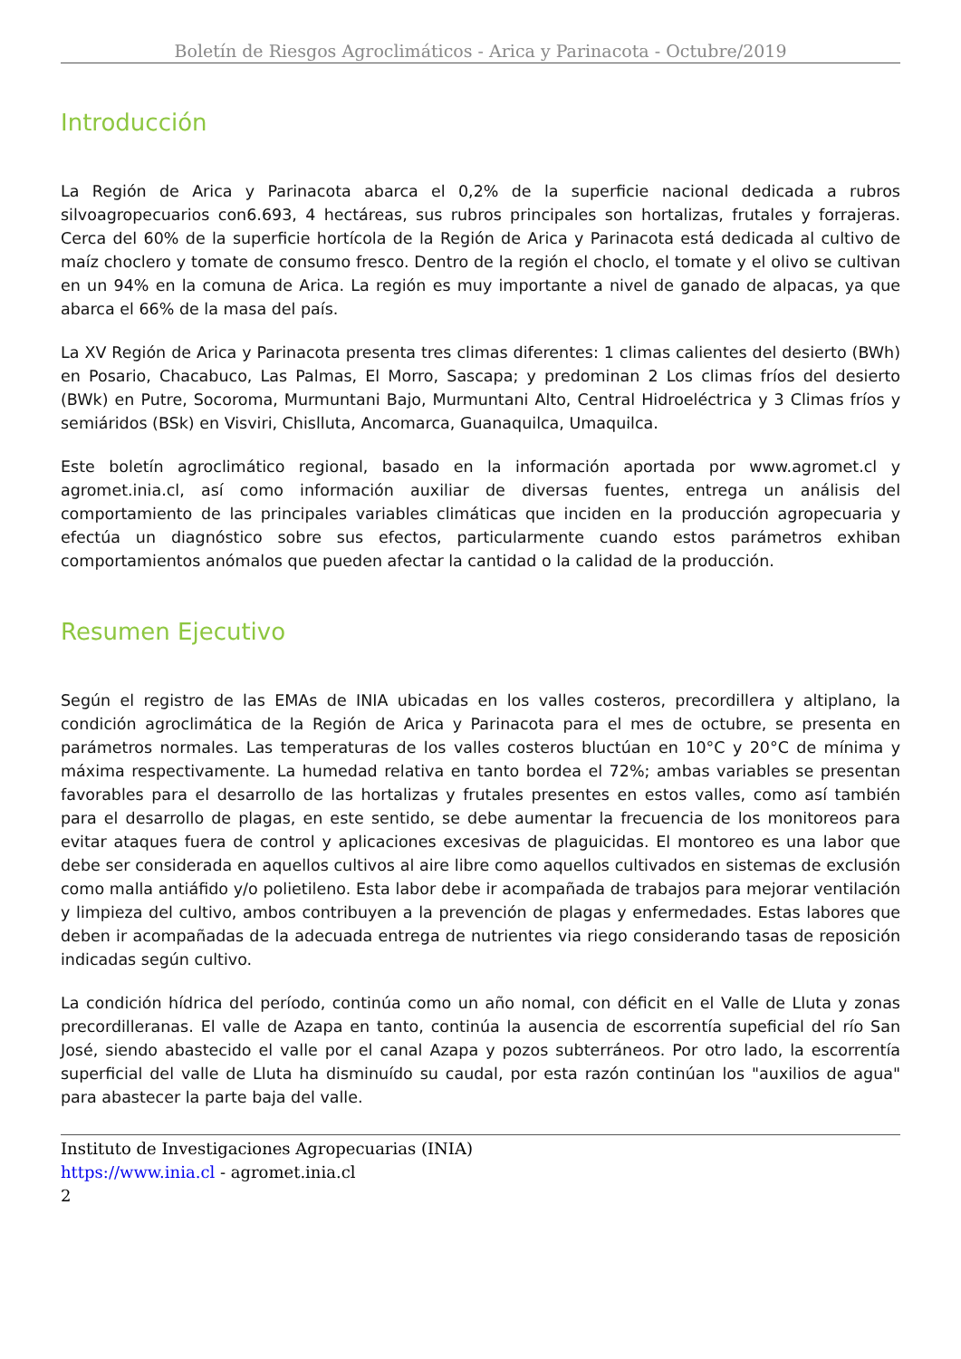Boletín de Riesgos Agroclimáticos - Arica y Parinacota - Octubre/2019
Introducción
La Región de Arica y Parinacota abarca el 0,2% de la superficie nacional dedicada a rubros silvoagropecuarios con6.693, 4 hectáreas, sus rubros principales son hortalizas, frutales y forrajeras. Cerca del 60% de la superficie hortícola de la Región de Arica y Parinacota está dedicada al cultivo de maíz choclero y tomate de consumo fresco. Dentro de la región el choclo, el tomate y el olivo se cultivan en un 94% en la comuna de Arica. La región es muy importante a nivel de ganado de alpacas, ya que abarca el 66% de la masa del país.
La XV Región de Arica y Parinacota presenta tres climas diferentes: 1 climas calientes del desierto (BWh) en Posario, Chacabuco, Las Palmas, El Morro, Sascapa; y predominan 2 Los climas fríos del desierto (BWk) en Putre, Socoroma, Murmuntani Bajo, Murmuntani Alto, Central Hidroeléctrica y 3 Climas fríos y semiáridos (BSk) en Visviri, Chislluta, Ancomarca, Guanaquilca, Umaquilca.
Este boletín agroclimático regional, basado en la información aportada por www.agromet.cl y agromet.inia.cl, así como información auxiliar de diversas fuentes, entrega un análisis del comportamiento de las principales variables climáticas que inciden en la producción agropecuaria y efectúa un diagnóstico sobre sus efectos, particularmente cuando estos parámetros exhiban comportamientos anómalos que pueden afectar la cantidad o la calidad de la producción.
Resumen Ejecutivo
Según el registro de las EMAs de INIA ubicadas en los valles costeros, precordillera y altiplano, la condición agroclimática de la Región de Arica y Parinacota para el mes de octubre, se presenta en parámetros normales. Las temperaturas de los valles costeros bluctúan en 10°C y 20°C de mínima y máxima respectivamente. La humedad relativa en tanto bordea el 72%; ambas variables se presentan favorables para el desarrollo de las hortalizas y frutales presentes en estos valles, como así también para el desarrollo de plagas, en este sentido, se debe aumentar la frecuencia de los monitoreos para evitar ataques fuera de control y aplicaciones excesivas de plaguicidas. El montoreo es una labor que debe ser considerada en aquellos cultivos al aire libre como aquellos cultivados en sistemas de exclusión como malla antiáfido y/o polietileno. Esta labor debe ir acompañada de trabajos para mejorar ventilación y limpieza del cultivo, ambos contribuyen a la prevención de plagas y enfermedades. Estas labores que deben ir acompañadas de la adecuada entrega de nutrientes via riego considerando tasas de reposición indicadas según cultivo.
La condición hídrica del período, continúa como un año nomal, con déficit en el Valle de Lluta y zonas precordilleranas. El valle de Azapa en tanto, continúa la ausencia de escorrentía supeficial del río San José, siendo abastecido el valle por el canal Azapa y pozos subterráneos. Por otro lado, la escorrentía superficial del valle de Lluta ha disminuído su caudal, por esta razón continúan los "auxilios de agua" para abastecer la parte baja del valle.
Instituto de Investigaciones Agropecuarias (INIA)
https://www.inia.cl - agromet.inia.cl
2